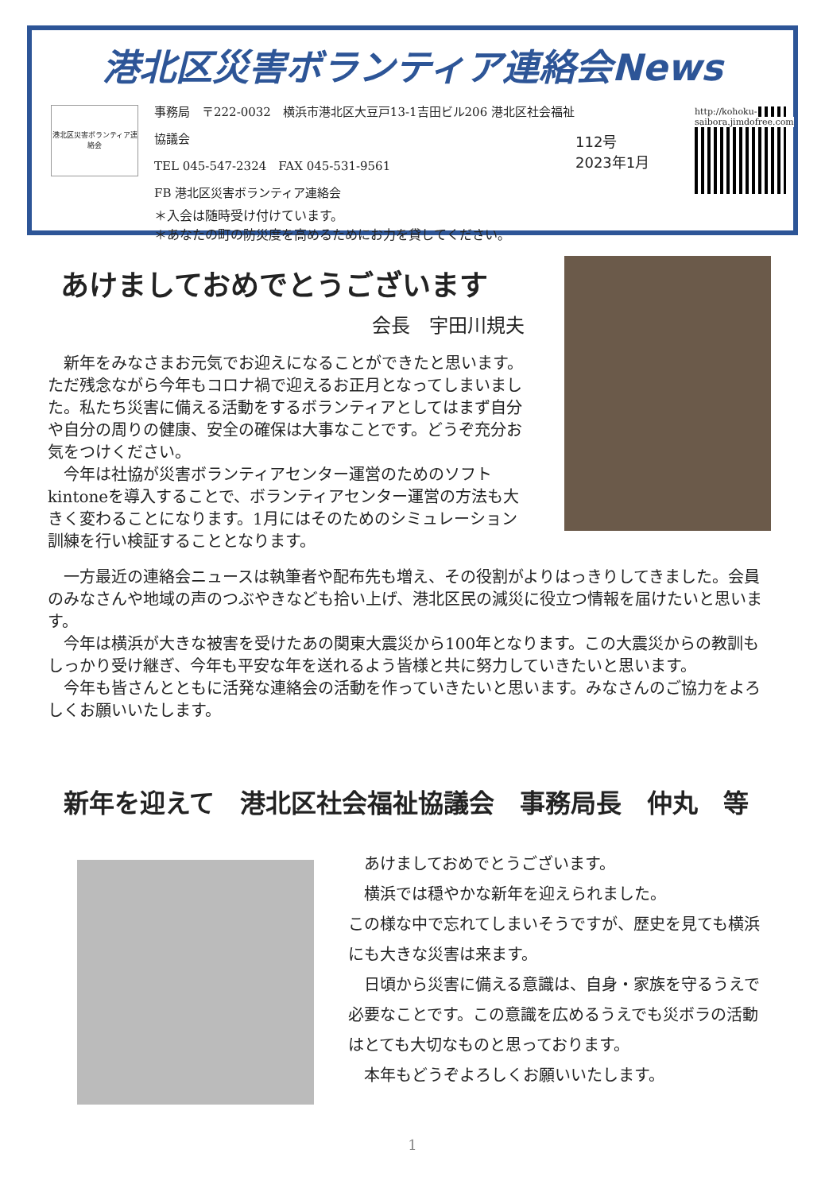港北区災害ボランティア連絡会News
港北区災害ボランティア連絡会
事務局　〒222-0032　横浜市港北区大豆戸13-1吉田ビル206 港北区社会福祉協議会
TEL 045-547-2324　FAX 045-531-9561
FB 港北区災害ボランティア連絡会
112号
2023年1月
http://kohoku-saibora.jimdofree.com
＊入会は随時受け付けています。
＊あなたの町の防災度を高めるためにお力を貸してください。
あけましておめでとうございます
会長　宇田川規夫
　新年をみなさまお元気でお迎えになることができたと思います。ただ残念ながら今年もコロナ禍で迎えるお正月となってしまいました。私たち災害に備える活動をするボランティアとしてはまず自分や自分の周りの健康、安全の確保は大事なことです。どうぞ充分お気をつけください。
　今年は社協が災害ボランティアセンター運営のためのソフトkintoneを導入することで、ボランティアセンター運営の方法も大きく変わることになります。1月にはそのためのシミュレーション訓練を行い検証することとなります。
　一方最近の連絡会ニュースは執筆者や配布先も増え、その役割がよりはっきりしてきました。会員のみなさんや地域の声のつぶやきなども拾い上げ、港北区民の減災に役立つ情報を届けたいと思います。
　今年は横浜が大きな被害を受けたあの関東大震災から100年となります。この大震災からの教訓もしっかり受け継ぎ、今年も平安な年を送れるよう皆様と共に努力していきたいと思います。
　今年も皆さんとともに活発な連絡会の活動を作っていきたいと思います。みなさんのご協力をよろしくお願いいたします。
新年を迎えて　港北区社会福祉協議会　事務局長　仲丸　等
　あけましておめでとうございます。
　横浜では穏やかな新年を迎えられました。
この様な中で忘れてしまいそうですが、歴史を見ても横浜にも大きな災害は来ます。
　日頃から災害に備える意識は、自身・家族を守るうえで必要なことです。この意識を広めるうえでも災ボラの活動はとても大切なものと思っております。
　本年もどうぞよろしくお願いいたします。
1